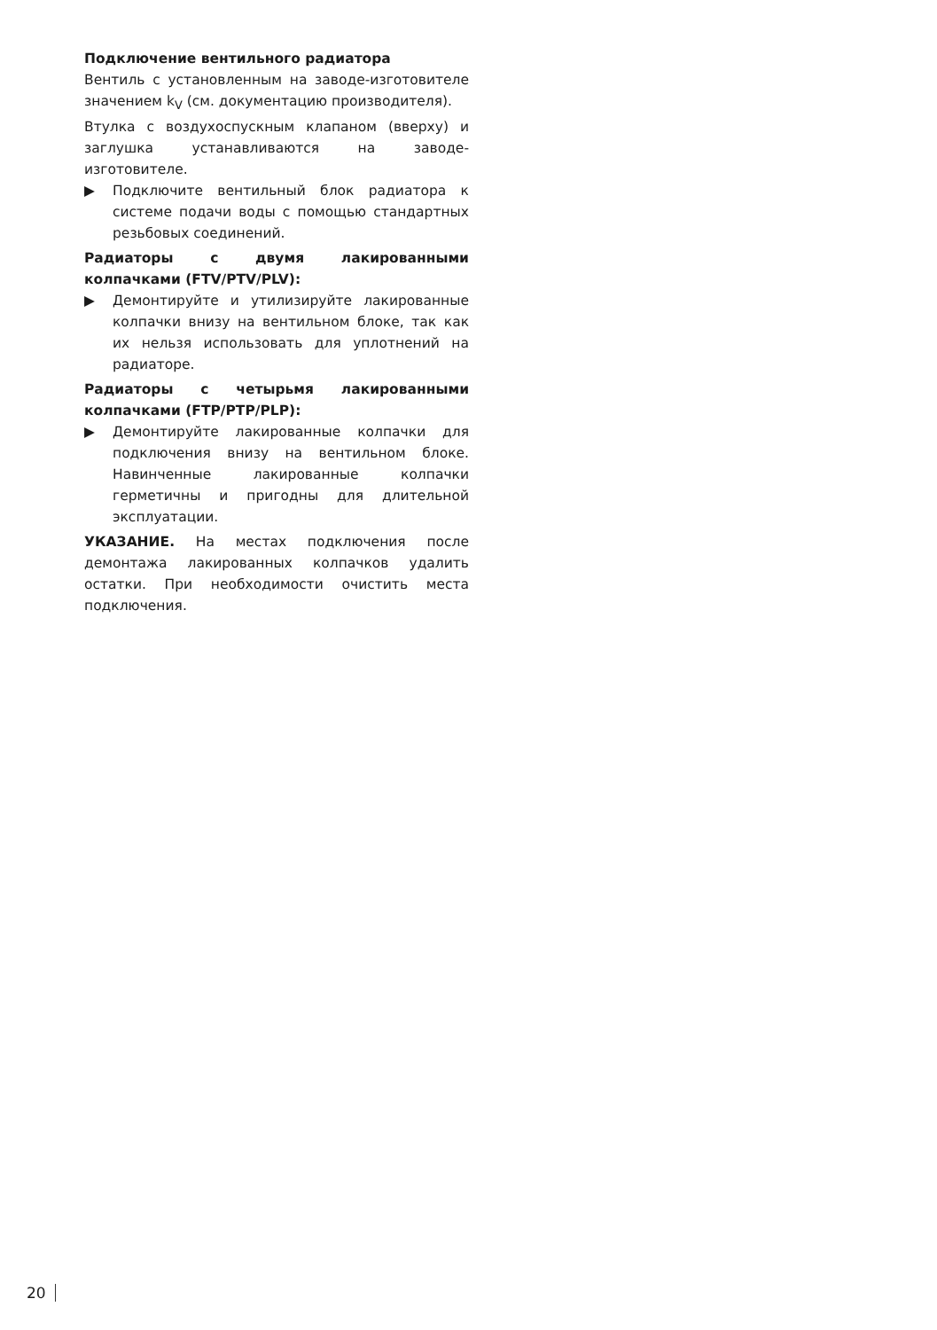Подключение вентильного радиатора
Вентиль с установленным на заводе-изготовителе значением k<sub>V</sub> (см. документацию производителя).
Втулка с воздухоспускным клапаном (вверху) и заглушка устанавливаются на заводе-изготовителе.
▶ Подключите вентильный блок радиатора к системе подачи воды с помощью стандартных резьбовых соединений.
Радиаторы с двумя лакированными колпачками (FTV/PTV/PLV):
▶ Демонтируйте и утилизируйте лакированные колпачки внизу на вентильном блоке, так как их нельзя использовать для уплотнений на радиаторе.
Радиаторы с четырьмя лакированными колпачками (FTP/PTP/PLP):
▶ Демонтируйте лакированные колпачки для подключения внизу на вентильном блоке. Навинченные лакированные колпачки герметичны и пригодны для длительной эксплуатации.
УКАЗАНИЕ. На местах подключения после демонтажа лакированных колпачков удалить остатки. При необходимости очистить места подключения.
20